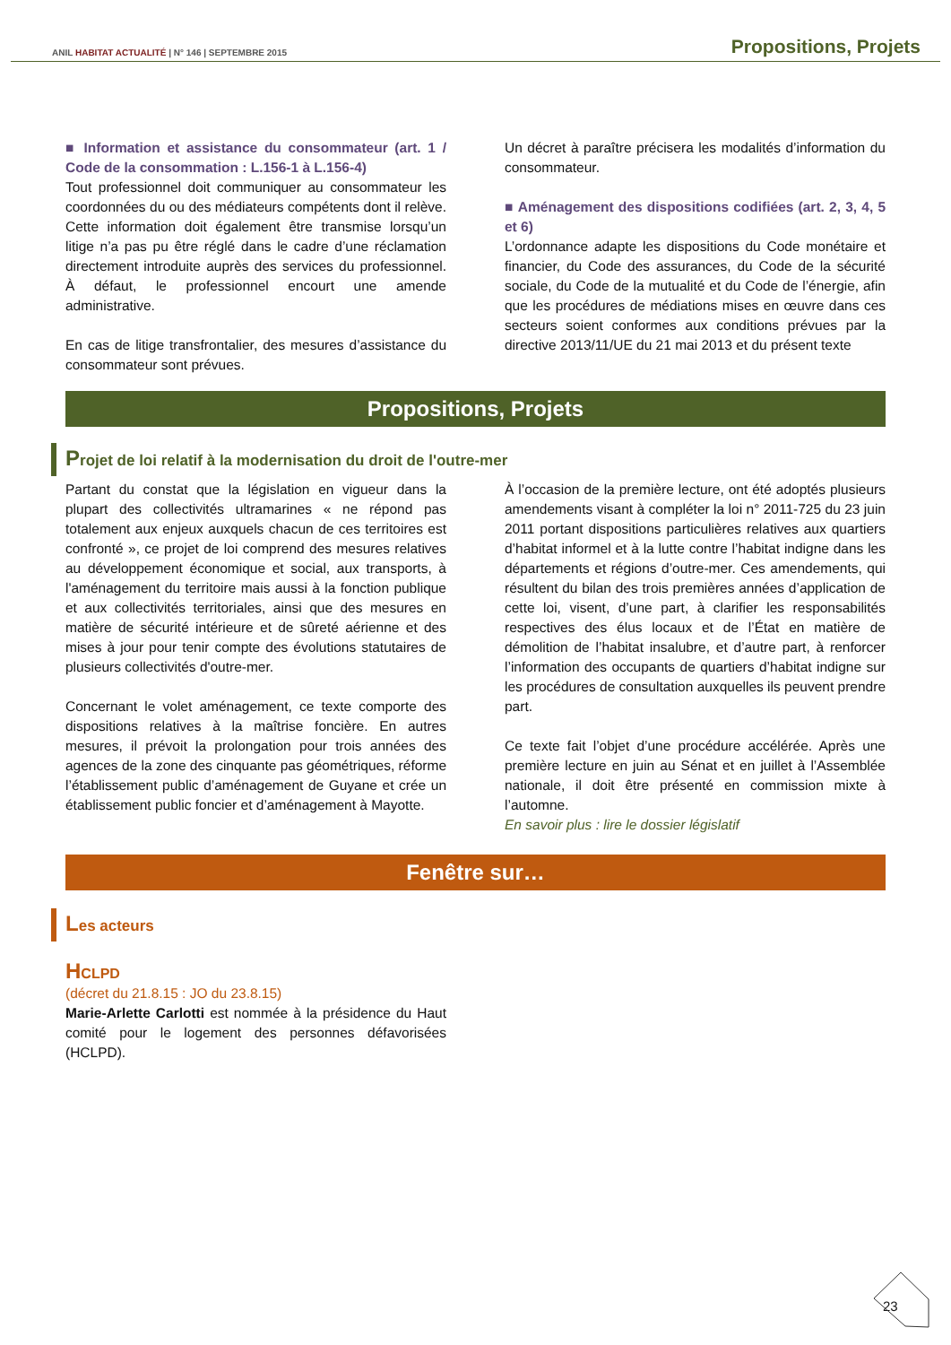ANIL HABITAT ACTUALITÉ | N° 146 | SEPTEMBRE 2015
Propositions, Projets
■ Information et assistance du consommateur (art. 1 / Code de la consommation : L.156-1 à L.156-4)
Tout professionnel doit communiquer au consommateur les coordonnées du ou des médiateurs compétents dont il relève. Cette information doit également être transmise lorsqu’un litige n’a pas pu être réglé dans le cadre d’une réclamation directement introduite auprès des services du professionnel. À défaut, le professionnel encourt une amende administrative.
En cas de litige transfrontalier, des mesures d’assistance du consommateur sont prévues.
Un décret à paraître précisera les modalités d’information du consommateur.
■ Aménagement des dispositions codifiées (art. 2, 3, 4, 5 et 6)
L’ordonnance adapte les dispositions du Code monétaire et financier, du Code des assurances, du Code de la sécurité sociale, du Code de la mutualité et du Code de l’énergie, afin que les procédures de médiations mises en œuvre dans ces secteurs soient conformes aux conditions prévues par la directive 2013/11/UE du 21 mai 2013 et du présent texte
Propositions, Projets
Projet de loi relatif à la modernisation du droit de l'outre-mer
Partant du constat que la législation en vigueur dans la plupart des collectivités ultramarines « ne répond pas totalement aux enjeux auxquels chacun de ces territoires est confronté », ce projet de loi comprend des mesures relatives au développement économique et social, aux transports, à l'aménagement du territoire mais aussi à la fonction publique et aux collectivités territoriales, ainsi que des mesures en matière de sécurité intérieure et de sûreté aérienne et des mises à jour pour tenir compte des évolutions statutaires de plusieurs collectivités d'outre-mer.
Concernant le volet aménagement, ce texte comporte des dispositions relatives à la maîtrise foncière. En autres mesures, il prévoit la prolongation pour trois années des agences de la zone des cinquante pas géométriques, réforme l’établissement public d’aménagement de Guyane et crée un établissement public foncier et d’aménagement à Mayotte.
À l’occasion de la première lecture, ont été adoptés plusieurs amendements visant à compléter la loi n° 2011-725 du 23 juin 2011 portant dispositions particulières relatives aux quartiers d’habitat informel et à la lutte contre l’habitat indigne dans les départements et régions d’outre-mer. Ces amendements, qui résultent du bilan des trois premières années d’application de cette loi, visent, d’une part, à clarifier les responsabilités respectives des élus locaux et de l’État en matière de démolition de l’habitat insalubre, et d’autre part, à renforcer l’information des occupants de quartiers d’habitat indigne sur les procédures de consultation auxquelles ils peuvent prendre part.
Ce texte fait l’objet d’une procédure accélérée. Après une première lecture en juin au Sénat et en juillet à l’Assemblée nationale, il doit être présenté en commission mixte à l’automne.
En savoir plus : lire le dossier législatif
Fenêtre sur…
Les acteurs
HCLPD
(décret du 21.8.15 : JO du 23.8.15)
Marie-Arlette Carlotti est nommée à la présidence du Haut comité pour le logement des personnes défavorisées (HCLPD).
23